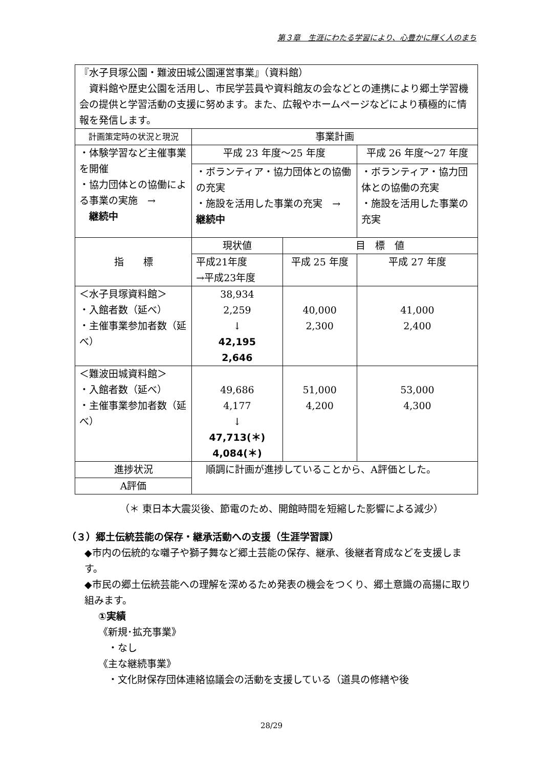第３章　生涯にわたる学習により、心豊かに輝く人のまち
| 『水子貝塚公園・難波田城公園運営事業』（資料館） 資料館や歴史公園を活用し、市民学芸員や資料館友の会などとの連携により郷土学習機会の提供と学習活動の支援に努めます。また、広報やホームページなどにより積極的に情報を発信します。 | | | | |
| 計画策定時の状況と現況 | | 事業計画 | | |
| ・体験学習など主催事業を開催 ・協力団体との協働による事業の実施 → 継続中 | | 平成 23 年度～25 年度 | | 平成 26 年度～27 年度 |
| | | ・ボランティア・協力団体との協働の充実 ・施設を活用した事業の充実 → 継続中 | | ・ボランティア・協力団体との協働の充実 ・施設を活用した事業の充実 |
| 指 標 | | 現状値 | 目 標 値 | |
| | | 平成21年度 →平成23年度 | 平成 25 年度 | 平成 27 年度 |
| ＜水子貝塚資料館＞ ・入館者数（延べ） ・主催事業参加者数（延べ） | | 38,934 2,259 ↓ 42,195 2,646 | 40,000 2,300 | 41,000 2,400 |
| ＜難波田城資料館＞ ・入館者数（延べ） ・主催事業参加者数（延べ） | | 49,686 4,177 ↓ 47,713(＊) 4,084(＊) | 51,000 4,200 | 53,000 4,300 |
| 進捗状況 | 順調に計画が進捗していることから、A評価とした。 | | | |
| A評価 | | | | |
（＊ 東日本大震災後、節電のため、開館時間を短縮した影響による減少）
（３）郷土伝統芸能の保存・継承活動への支援（生涯学習課）
◆市内の伝統的な囃子や獅子舞など郷土芸能の保存、継承、後継者育成などを支援します。
◆市民の郷土伝統芸能への理解を深めるため発表の機会をつくり、郷土意識の高揚に取り組みます。
①実績
《新規･拡充事業》
　・なし
《主な継続事業》
　・文化財保存団体連絡協議会の活動を支援している（道具の修繕や後
28/29